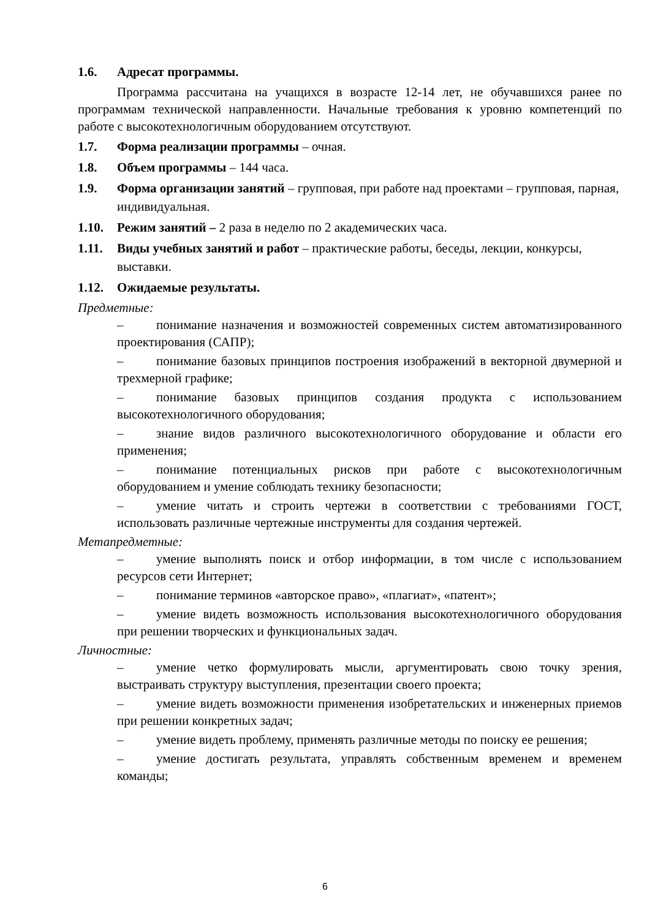1.6. Адресат программы.
Программа рассчитана на учащихся в возрасте 12-14 лет, не обучавшихся ранее по программам технической направленности. Начальные требования к уровню компетенций по работе с высокотехнологичным оборудованием отсутствуют.
1.7. Форма реализации программы – очная.
1.8. Объем программы – 144 часа.
1.9. Форма организации занятий – групповая, при работе над проектами – групповая, парная, индивидуальная.
1.10. Режим занятий – 2 раза в неделю по 2 академических часа.
1.11. Виды учебных занятий и работ – практические работы, беседы, лекции, конкурсы, выставки.
1.12. Ожидаемые результаты.
Предметные:
– понимание назначения и возможностей современных систем автоматизированного проектирования (САПР);
– понимание базовых принципов построения изображений в векторной двумерной и трехмерной графике;
– понимание базовых принципов создания продукта с использованием высокотехнологичного оборудования;
– знание видов различного высокотехнологичного оборудование и области его применения;
– понимание потенциальных рисков при работе с высокотехнологичным оборудованием и умение соблюдать технику безопасности;
– умение читать и строить чертежи в соответствии с требованиями ГОСТ, использовать различные чертежные инструменты для создания чертежей.
Метапредметные:
– умение выполнять поиск и отбор информации, в том числе с использованием ресурсов сети Интернет;
– понимание терминов «авторское право», «плагиат», «патент»;
– умение видеть возможность использования высокотехнологичного оборудования при решении творческих и функциональных задач.
Личностные:
– умение четко формулировать мысли, аргументировать свою точку зрения, выстраивать структуру выступления, презентации своего проекта;
– умение видеть возможности применения изобретательских и инженерных приемов при решении конкретных задач;
– умение видеть проблему, применять различные методы по поиску ее решения;
– умение достигать результата, управлять собственным временем и временем команды;
6